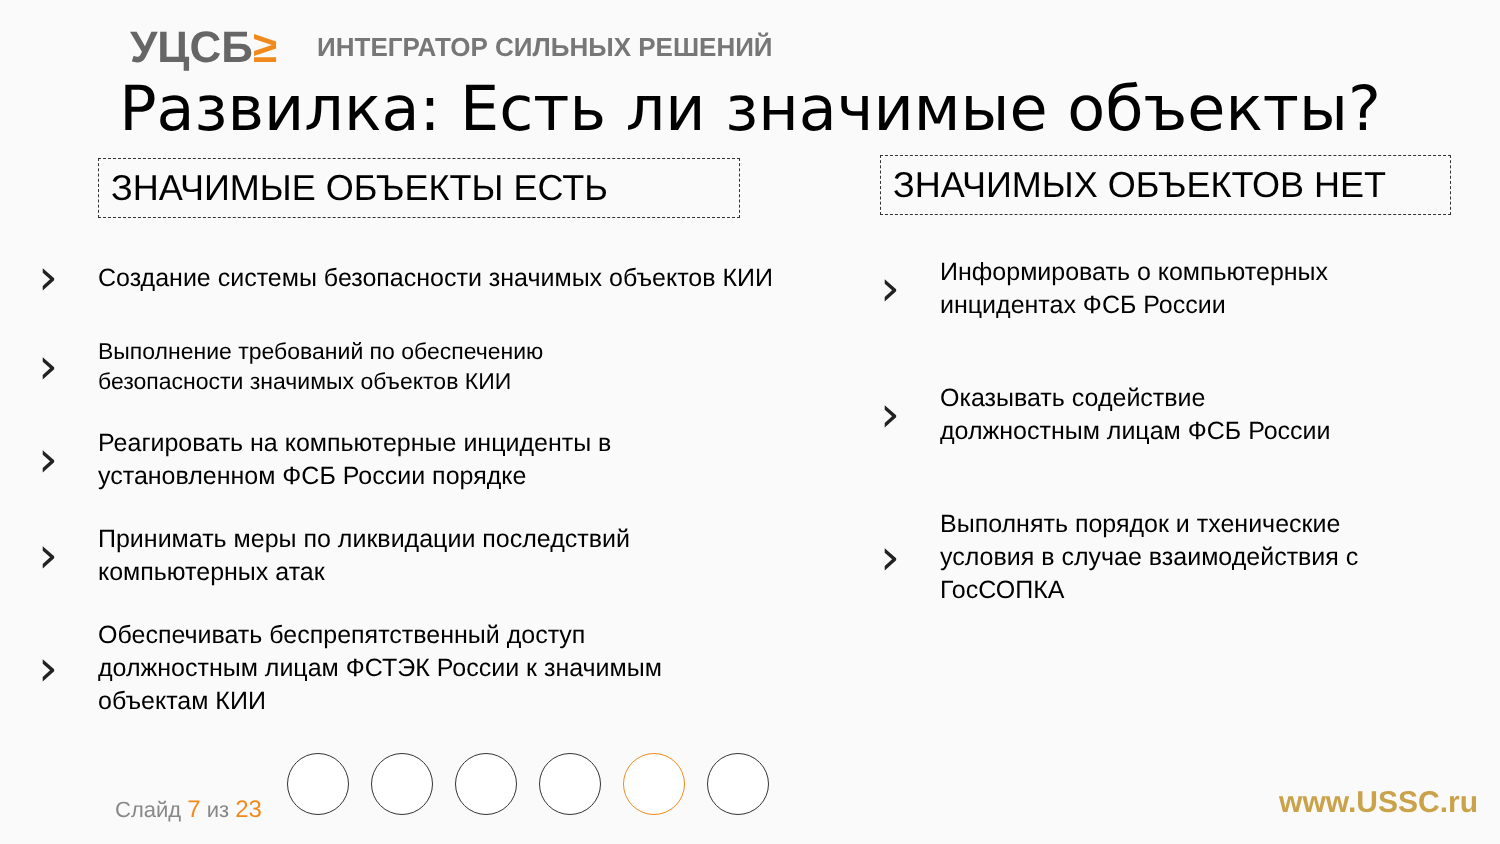УЦСБ≥
ИНТЕГРАТОР СИЛЬНЫХ РЕШЕНИЙ
Развилка: Есть ли значимые объекты?
ЗНАЧИМЫЕ ОБЪЕКТЫ ЕСТЬ
›
Создание системы безопасности значимых объектов КИИ
›
Выполнение требований по обеспечению
безопасности значимых объектов КИИ
›
Реагировать на компьютерные инциденты в
установленном ФСБ России порядке
›
Принимать меры по ликвидации последствий
компьютерных атак
›
Обеспечивать беспрепятственный доступ
должностным лицам ФСТЭК России к значимым
объектам КИИ
ЗНАЧИМЫХ ОБЪЕКТОВ НЕТ
›
Информировать о компьютерных
инцидентах ФСБ России
›
Оказывать содействие
должностным лицам ФСБ России
›
Выполнять порядок и тхенические
условия в случае взаимодействия с
ГосСОПКА
Слайд 7 из 23 www.USSC.ru